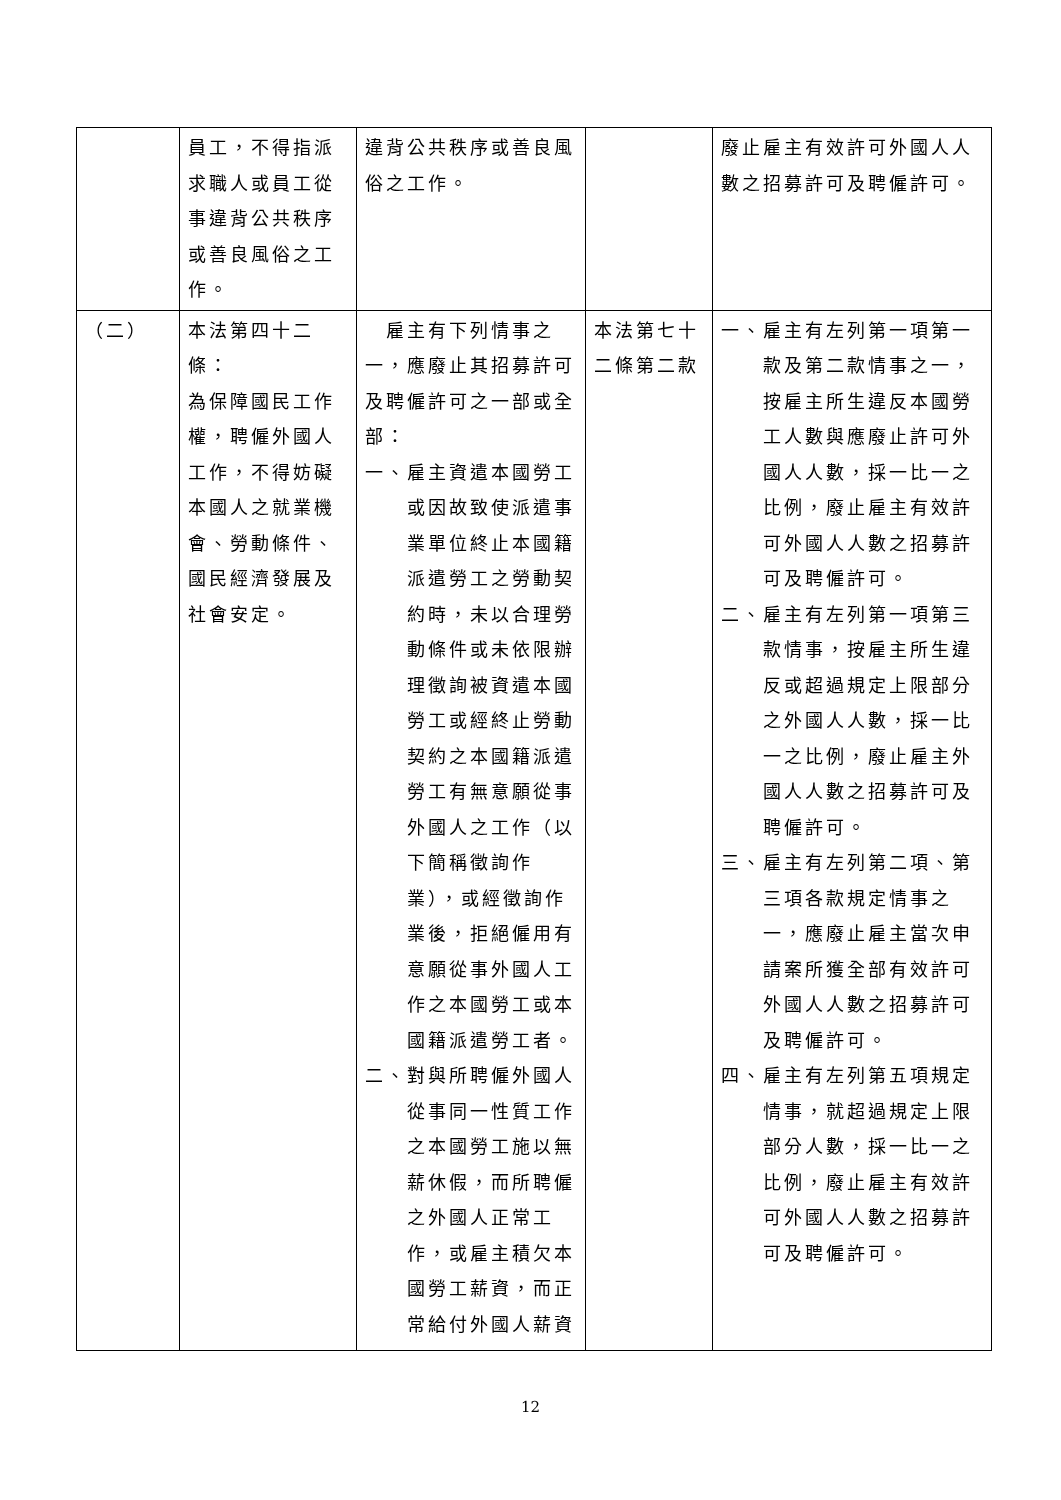| | 員工，不得指派求職人或員工從事違背公共秩序或善良風俗之工作。 | 違背公共秩序或善良風俗之工作。 | | 廢止雇主有效許可外國人人數之招募許可及聘僱許可。 |
| （二） | 本法第四十二條： 為保障國民工作權，聘僱外國人工作，不得妨礙本國人之就業機會、勞動條件、國民經濟發展及社會安定。 | 雇主有下列情事之一，應廢止其招募許可及聘僱許可之一部或全部： 一、雇主資遣本國勞工或因故致使派遣事業單位終止本國籍派遣勞工之勞動契約時，未以合理勞動條件或未依限辦理徵詢被資遣本國勞工或經終止勞動契約之本國籍派遣勞工有無意願從事外國人之工作（以下簡稱徵詢作業），或經徵詢作業後，拒絕僱用有意願從事外國人工作之本國勞工或本國籍派遣勞工者。 二、對與所聘僱外國人從事同一性質工作之本國勞工施以無薪休假，而所聘僱之外國人正常工作，或雇主積欠本國勞工薪資，而正常給付外國人薪資 | 本法第七十二條第二款 | 一、雇主有左列第一項第一款及第二款情事之一，按雇主所生違反本國勞工人數與應廢止許可外國人人數，採一比一之比例，廢止雇主有效許可外國人人數之招募許可及聘僱許可。 二、雇主有左列第一項第三款情事，按雇主所生違反或超過規定上限部分之外國人人數，採一比一之比例，廢止雇主外國人人數之招募許可及聘僱許可。 三、雇主有左列第二項、第三項各款規定情事之一，應廢止雇主當次申請案所獲全部有效許可外國人人數之招募許可及聘僱許可。 四、雇主有左列第五項規定情事，就超過規定上限部分人數，採一比一之比例，廢止雇主有效許可外國人人數之招募許可及聘僱許可。 |
12